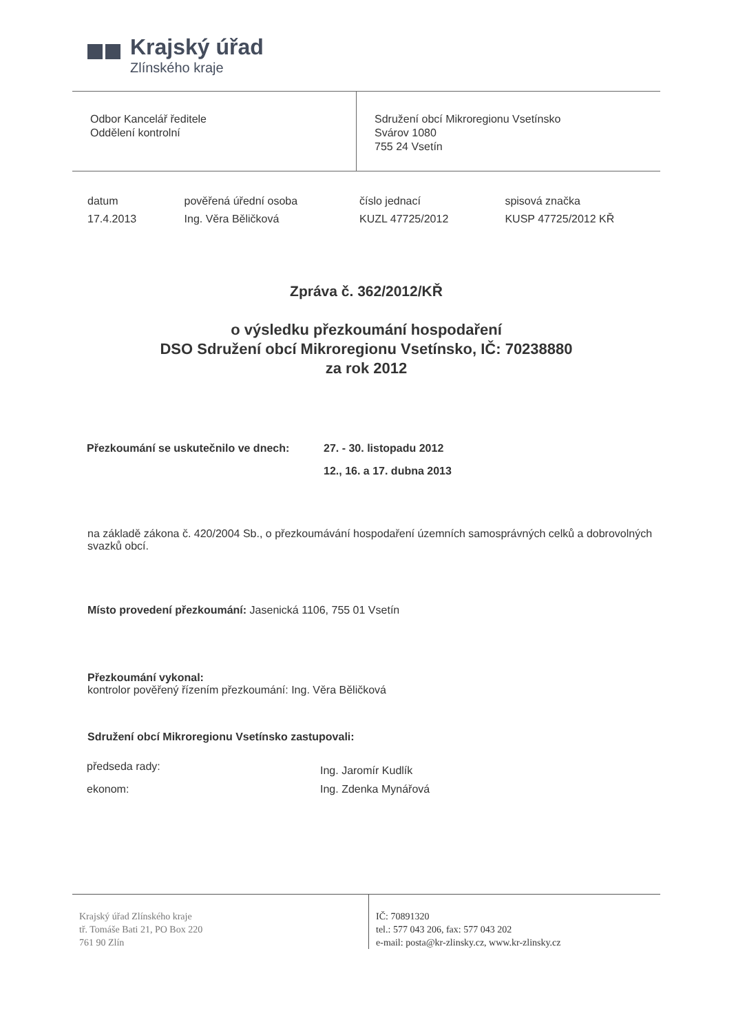Krajský úřad
Zlínského kraje
Odbor Kancelář ředitele
Oddělení kontrolní
Sdružení obcí Mikroregionu Vsetínsko
Svárov 1080
755 24 Vsetín
| datum | pověřená úřední osoba | číslo jednací | spisová značka |
| --- | --- | --- | --- |
| 17.4.2013 | Ing. Věra Běličková | KUZL 47725/2012 | KUSP 47725/2012 KŘ |
Zpráva č. 362/2012/KŘ
o výsledku přezkoumání hospodaření
DSO Sdružení obcí Mikroregionu Vsetínsko, IČ: 70238880
za rok 2012
| Přezkoumání se uskutečnilo ve dnech: | 27. - 30. listopadu 2012 |
| | 12., 16. a 17. dubna 2013 |
na základě zákona č. 420/2004 Sb., o přezkoumávání hospodaření územních samosprávných celků a dobrovolných svazků obcí.
Místo provedení přezkoumání: Jasenická 1106, 755 01 Vsetín
Přezkoumání vykonal:
kontrolor pověřený řízením přezkoumání: Ing. Věra Běličková
Sdružení obcí Mikroregionu Vsetínsko zastupovali:
| předseda rady: | Ing. Jaromír Kudlík |
| ekonom: | Ing. Zdenka Mynářová |
Krajský úřad Zlínského kraje
tř. Tomáše Bati 21, PO Box 220
761 90 Zlín
IČ: 70891320
tel.: 577 043 206, fax: 577 043 202
e-mail: posta@kr-zlinsky.cz, www.kr-zlinsky.cz